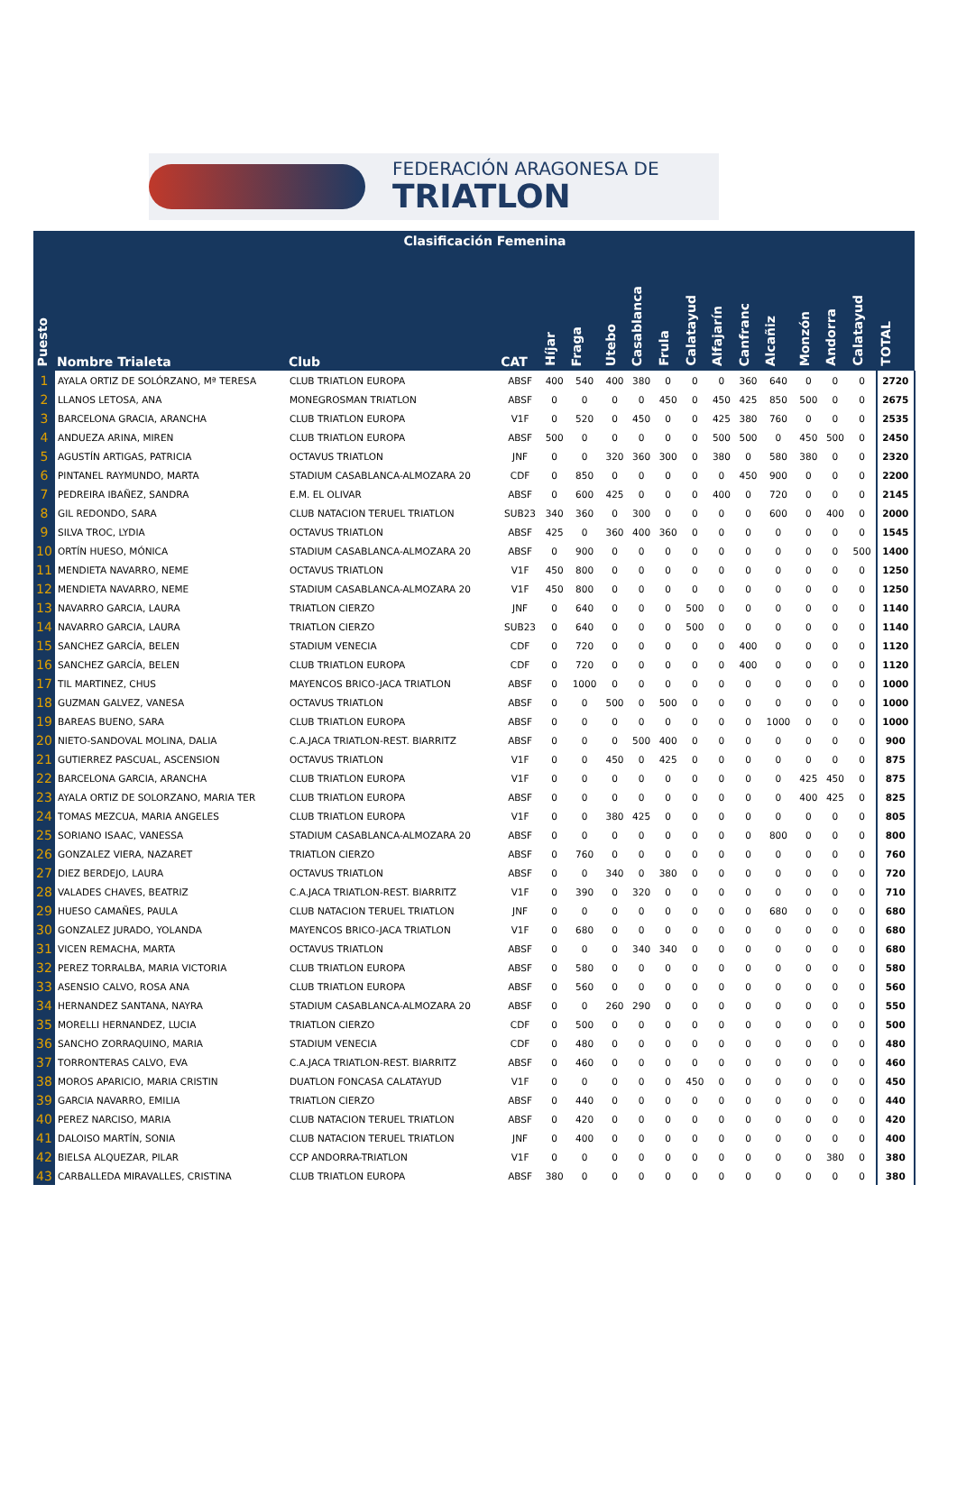FEDERACIÓN ARAGONESA DE
TRIATLON
| | Clasificación Femenina | | | | | | | | | | | | | | | |
| Puesto | Nombre Trialeta | Club | CAT | Híjar | Fraga | Utebo | Casablanca | Frula | Calatayud | Alfajarín | Canfranc | Alcañiz | Monzón | Andorra | Calatayud | TOTAL |
| 1 | AYALA ORTIZ DE SOLÓRZANO, Mª TERESA | CLUB TRIATLON EUROPA | ABSF | 400 | 540 | 400 | 380 | 0 | 0 | 0 | 360 | 640 | 0 | 0 | 0 | 2720 |
| 2 | LLANOS LETOSA, ANA | MONEGROSMAN TRIATLON | ABSF | 0 | 0 | 0 | 0 | 450 | 0 | 450 | 425 | 850 | 500 | 0 | 0 | 2675 |
| 3 | BARCELONA GRACIA, ARANCHA | CLUB TRIATLON EUROPA | V1F | 0 | 520 | 0 | 450 | 0 | 0 | 425 | 380 | 760 | 0 | 0 | 0 | 2535 |
| 4 | ANDUEZA ARINA, MIREN | CLUB TRIATLON EUROPA | ABSF | 500 | 0 | 0 | 0 | 0 | 0 | 500 | 500 | 0 | 450 | 500 | 0 | 2450 |
| 5 | AGUSTÍN ARTIGAS, PATRICIA | OCTAVUS TRIATLON | JNF | 0 | 0 | 320 | 360 | 300 | 0 | 380 | 0 | 580 | 380 | 0 | 0 | 2320 |
| 6 | PINTANEL RAYMUNDO, MARTA | STADIUM CASABLANCA-ALMOZARA 20 | CDF | 0 | 850 | 0 | 0 | 0 | 0 | 0 | 450 | 900 | 0 | 0 | 0 | 2200 |
| 7 | PEDREIRA IBAÑEZ, SANDRA | E.M. EL OLIVAR | ABSF | 0 | 600 | 425 | 0 | 0 | 0 | 400 | 0 | 720 | 0 | 0 | 0 | 2145 |
| 8 | GIL REDONDO, SARA | CLUB NATACION TERUEL TRIATLON | SUB23 | 340 | 360 | 0 | 300 | 0 | 0 | 0 | 0 | 600 | 0 | 400 | 0 | 2000 |
| 9 | SILVA TROC, LYDIA | OCTAVUS TRIATLON | ABSF | 425 | 0 | 360 | 400 | 360 | 0 | 0 | 0 | 0 | 0 | 0 | 0 | 1545 |
| 10 | ORTÍN HUESO, MÓNICA | STADIUM CASABLANCA-ALMOZARA 20 | ABSF | 0 | 900 | 0 | 0 | 0 | 0 | 0 | 0 | 0 | 0 | 0 | 500 | 1400 |
| 11 | MENDIETA NAVARRO, NEME | OCTAVUS TRIATLON | V1F | 450 | 800 | 0 | 0 | 0 | 0 | 0 | 0 | 0 | 0 | 0 | 0 | 1250 |
| 12 | MENDIETA NAVARRO, NEME | STADIUM CASABLANCA-ALMOZARA 20 | V1F | 450 | 800 | 0 | 0 | 0 | 0 | 0 | 0 | 0 | 0 | 0 | 0 | 1250 |
| 13 | NAVARRO GARCIA, LAURA | TRIATLON CIERZO | JNF | 0 | 640 | 0 | 0 | 0 | 500 | 0 | 0 | 0 | 0 | 0 | 0 | 1140 |
| 14 | NAVARRO GARCIA, LAURA | TRIATLON CIERZO | SUB23 | 0 | 640 | 0 | 0 | 0 | 500 | 0 | 0 | 0 | 0 | 0 | 0 | 1140 |
| 15 | SANCHEZ GARCÍA, BELEN | STADIUM VENECIA | CDF | 0 | 720 | 0 | 0 | 0 | 0 | 0 | 400 | 0 | 0 | 0 | 0 | 1120 |
| 16 | SANCHEZ GARCÍA, BELEN | CLUB TRIATLON EUROPA | CDF | 0 | 720 | 0 | 0 | 0 | 0 | 0 | 400 | 0 | 0 | 0 | 0 | 1120 |
| 17 | TIL MARTINEZ, CHUS | MAYENCOS BRICO-JACA TRIATLON | ABSF | 0 | 1000 | 0 | 0 | 0 | 0 | 0 | 0 | 0 | 0 | 0 | 0 | 1000 |
| 18 | GUZMAN GALVEZ, VANESA | OCTAVUS TRIATLON | ABSF | 0 | 0 | 500 | 0 | 500 | 0 | 0 | 0 | 0 | 0 | 0 | 0 | 1000 |
| 19 | BAREAS BUENO, SARA | CLUB TRIATLON EUROPA | ABSF | 0 | 0 | 0 | 0 | 0 | 0 | 0 | 0 | 1000 | 0 | 0 | 0 | 1000 |
| 20 | NIETO-SANDOVAL MOLINA, DALIA | C.A.JACA TRIATLON-REST. BIARRITZ | ABSF | 0 | 0 | 0 | 500 | 400 | 0 | 0 | 0 | 0 | 0 | 0 | 0 | 900 |
| 21 | GUTIERREZ PASCUAL, ASCENSION | OCTAVUS TRIATLON | V1F | 0 | 0 | 450 | 0 | 425 | 0 | 0 | 0 | 0 | 0 | 0 | 0 | 875 |
| 22 | BARCELONA GARCIA, ARANCHA | CLUB TRIATLON EUROPA | V1F | 0 | 0 | 0 | 0 | 0 | 0 | 0 | 0 | 0 | 425 | 450 | 0 | 875 |
| 23 | AYALA ORTIZ DE SOLORZANO, MARIA TER | CLUB TRIATLON EUROPA | ABSF | 0 | 0 | 0 | 0 | 0 | 0 | 0 | 0 | 0 | 400 | 425 | 0 | 825 |
| 24 | TOMAS MEZCUA, MARIA ANGELES | CLUB TRIATLON EUROPA | V1F | 0 | 0 | 380 | 425 | 0 | 0 | 0 | 0 | 0 | 0 | 0 | 0 | 805 |
| 25 | SORIANO ISAAC, VANESSA | STADIUM CASABLANCA-ALMOZARA 20 | ABSF | 0 | 0 | 0 | 0 | 0 | 0 | 0 | 0 | 800 | 0 | 0 | 0 | 800 |
| 26 | GONZALEZ VIERA, NAZARET | TRIATLON CIERZO | ABSF | 0 | 760 | 0 | 0 | 0 | 0 | 0 | 0 | 0 | 0 | 0 | 0 | 760 |
| 27 | DIEZ BERDEJO, LAURA | OCTAVUS TRIATLON | ABSF | 0 | 0 | 340 | 0 | 380 | 0 | 0 | 0 | 0 | 0 | 0 | 0 | 720 |
| 28 | VALADES CHAVES, BEATRIZ | C.A.JACA TRIATLON-REST. BIARRITZ | V1F | 0 | 390 | 0 | 320 | 0 | 0 | 0 | 0 | 0 | 0 | 0 | 0 | 710 |
| 29 | HUESO CAMAÑES, PAULA | CLUB NATACION TERUEL TRIATLON | JNF | 0 | 0 | 0 | 0 | 0 | 0 | 0 | 0 | 680 | 0 | 0 | 0 | 680 |
| 30 | GONZALEZ JURADO, YOLANDA | MAYENCOS BRICO-JACA TRIATLON | V1F | 0 | 680 | 0 | 0 | 0 | 0 | 0 | 0 | 0 | 0 | 0 | 0 | 680 |
| 31 | VICEN REMACHA, MARTA | OCTAVUS TRIATLON | ABSF | 0 | 0 | 0 | 340 | 340 | 0 | 0 | 0 | 0 | 0 | 0 | 0 | 680 |
| 32 | PEREZ TORRALBA, MARIA VICTORIA | CLUB TRIATLON EUROPA | ABSF | 0 | 580 | 0 | 0 | 0 | 0 | 0 | 0 | 0 | 0 | 0 | 0 | 580 |
| 33 | ASENSIO CALVO, ROSA ANA | CLUB TRIATLON EUROPA | ABSF | 0 | 560 | 0 | 0 | 0 | 0 | 0 | 0 | 0 | 0 | 0 | 0 | 560 |
| 34 | HERNANDEZ SANTANA, NAYRA | STADIUM CASABLANCA-ALMOZARA 20 | ABSF | 0 | 0 | 260 | 290 | 0 | 0 | 0 | 0 | 0 | 0 | 0 | 0 | 550 |
| 35 | MORELLI HERNANDEZ, LUCIA | TRIATLON CIERZO | CDF | 0 | 500 | 0 | 0 | 0 | 0 | 0 | 0 | 0 | 0 | 0 | 0 | 500 |
| 36 | SANCHO ZORRAQUINO, MARIA | STADIUM VENECIA | CDF | 0 | 480 | 0 | 0 | 0 | 0 | 0 | 0 | 0 | 0 | 0 | 0 | 480 |
| 37 | TORRONTERAS CALVO, EVA | C.A.JACA TRIATLON-REST. BIARRITZ | ABSF | 0 | 460 | 0 | 0 | 0 | 0 | 0 | 0 | 0 | 0 | 0 | 0 | 460 |
| 38 | MOROS APARICIO, MARIA CRISTIN | DUATLON FONCASA CALATAYUD | V1F | 0 | 0 | 0 | 0 | 0 | 450 | 0 | 0 | 0 | 0 | 0 | 0 | 450 |
| 39 | GARCIA NAVARRO, EMILIA | TRIATLON CIERZO | ABSF | 0 | 440 | 0 | 0 | 0 | 0 | 0 | 0 | 0 | 0 | 0 | 0 | 440 |
| 40 | PEREZ NARCISO, MARIA | CLUB NATACION TERUEL TRIATLON | ABSF | 0 | 420 | 0 | 0 | 0 | 0 | 0 | 0 | 0 | 0 | 0 | 0 | 420 |
| 41 | DALOISO MARTÍN, SONIA | CLUB NATACION TERUEL TRIATLON | JNF | 0 | 400 | 0 | 0 | 0 | 0 | 0 | 0 | 0 | 0 | 0 | 0 | 400 |
| 42 | BIELSA ALQUEZAR, PILAR | CCP ANDORRA-TRIATLON | V1F | 0 | 0 | 0 | 0 | 0 | 0 | 0 | 0 | 0 | 0 | 380 | 0 | 380 |
| 43 | CARBALLEDA MIRAVALLES, CRISTINA | CLUB TRIATLON EUROPA | ABSF | 380 | 0 | 0 | 0 | 0 | 0 | 0 | 0 | 0 | 0 | 0 | 0 | 380 |